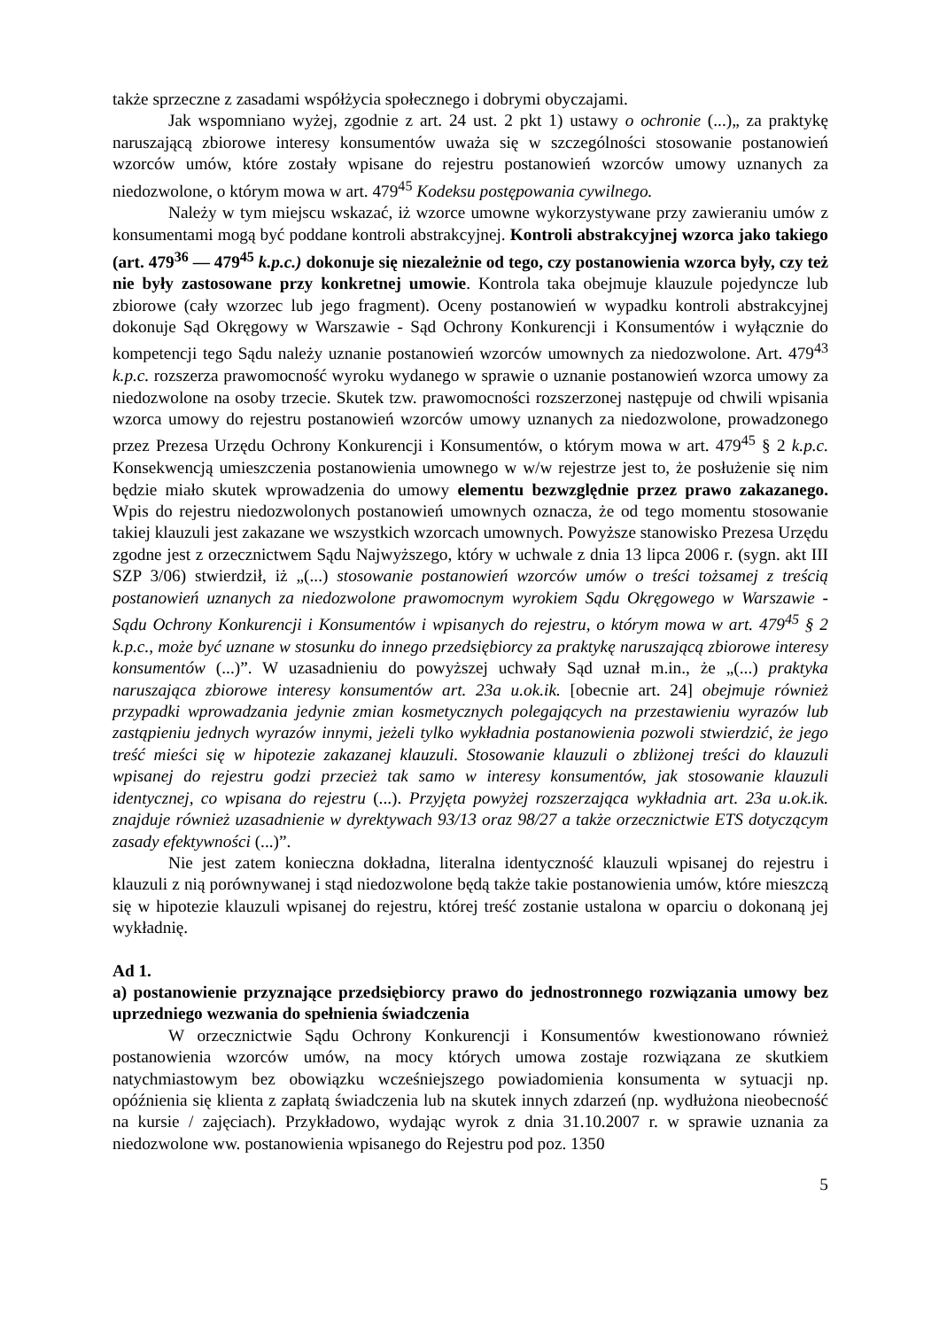także sprzeczne z zasadami współżycia społecznego i dobrymi obyczajami.
Jak wspomniano wyżej, zgodnie z art. 24 ust. 2 pkt 1) ustawy o ochronie (...)„ za praktykę naruszającą zbiorowe interesy konsumentów uważa się w szczególności stosowanie postanowień wzorców umów, które zostały wpisane do rejestru postanowień wzorców umowy uznanych za niedozwolone, o którym mowa w art. 479<sup>45</sup> Kodeksu postępowania cywilnego.
Należy w tym miejscu wskazać, iż wzorce umowne wykorzystywane przy zawieraniu umów z konsumentami mogą być poddane kontroli abstrakcyjnej. Kontroli abstrakcyjnej wzorca jako takiego (art. 479<sup>36</sup> — 479<sup>45</sup> k.p.c.) dokonuje się niezależnie od tego, czy postanowienia wzorca były, czy też nie były zastosowane przy konkretnej umowie. Kontrola taka obejmuje klauzule pojedyncze lub zbiorowe (cały wzorzec lub jego fragment). Oceny postanowień w wypadku kontroli abstrakcyjnej dokonuje Sąd Okręgowy w Warszawie - Sąd Ochrony Konkurencji i Konsumentów i wyłącznie do kompetencji tego Sądu należy uznanie postanowień wzorców umownych za niedozwolone. Art. 479<sup>43</sup> k.p.c. rozszerza prawomocność wyroku wydanego w sprawie o uznanie postanowień wzorca umowy za niedozwolone na osoby trzecie. Skutek tzw. prawomocności rozszerzonej następuje od chwili wpisania wzorca umowy do rejestru postanowień wzorców umowy uznanych za niedozwolone, prowadzonego przez Prezesa Urzędu Ochrony Konkurencji i Konsumentów, o którym mowa w art. 479<sup>45</sup> § 2 k.p.c. Konsekwencją umieszczenia postanowienia umownego w w/w rejestrze jest to, że posłużenie się nim będzie miało skutek wprowadzenia do umowy elementu bezwzględnie przez prawo zakazanego. Wpis do rejestru niedozwolonych postanowień umownych oznacza, że od tego momentu stosowanie takiej klauzuli jest zakazane we wszystkich wzorcach umownych. Powyższe stanowisko Prezesa Urzędu zgodne jest z orzecznictwem Sądu Najwyższego, który w uchwale z dnia 13 lipca 2006 r. (sygn. akt III SZP 3/06) stwierdził, iż „(...) stosowanie postanowień wzorców umów o treści tożsamej z treścią postanowień uznanych za niedozwolone prawomocnym wyrokiem Sądu Okręgowego w Warszawie - Sądu Ochrony Konkurencji i Konsumentów i wpisanych do rejestru, o którym mowa w art. 479<sup>45</sup> § 2 k.p.c., może być uznane w stosunku do innego przedsiębiorcy za praktykę naruszającą zbiorowe interesy konsumentów (...)”. W uzasadnieniu do powyższej uchwały Sąd uznał m.in., że „(...) praktyka naruszająca zbiorowe interesy konsumentów art. 23a u.ok.ik. [obecnie art. 24] obejmuje również przypadki wprowadzania jedynie zmian kosmetycznych polegających na przestawieniu wyrazów lub zastąpieniu jednych wyrazów innymi, jeżeli tylko wykładnia postanowienia pozwoli stwierdzić, że jego treść mieści się w hipotezie zakazanej klauzuli. Stosowanie klauzuli o zbliżonej treści do klauzuli wpisanej do rejestru godzi przecież tak samo w interesy konsumentów, jak stosowanie klauzuli identycznej, co wpisana do rejestru (...). Przyjęta powyżej rozszerzająca wykładnia art. 23a u.ok.ik. znajduje również uzasadnienie w dyrektywach 93/13 oraz 98/27 a także orzecznictwie ETS dotyczącym zasady efektywności (...)”.
Nie jest zatem konieczna dokładna, literalna identyczność klauzuli wpisanej do rejestru i klauzuli z nią porównywanej i stąd niedozwolone będą także takie postanowienia umów, które mieszczą się w hipotezie klauzuli wpisanej do rejestru, której treść zostanie ustalona w oparciu o dokonaną jej wykładnię.
Ad 1.
a) postanowienie przyznające przedsiębiorcy prawo do jednostronnego rozwiązania umowy bez uprzedniego wezwania do spełnienia świadczenia
W orzecznictwie Sądu Ochrony Konkurencji i Konsumentów kwestionowano również postanowienia wzorców umów, na mocy których umowa zostaje rozwiązana ze skutkiem natychmiastowym bez obowiązku wcześniejszego powiadomienia konsumenta w sytuacji np. opóźnienia się klienta z zapłatą świadczenia lub na skutek innych zdarzeń (np. wydłużona nieobecność na kursie / zajęciach). Przykładowo, wydając wyrok z dnia 31.10.2007 r. w sprawie uznania za niedozwolone ww. postanowienia wpisanego do Rejestru pod poz. 1350
5